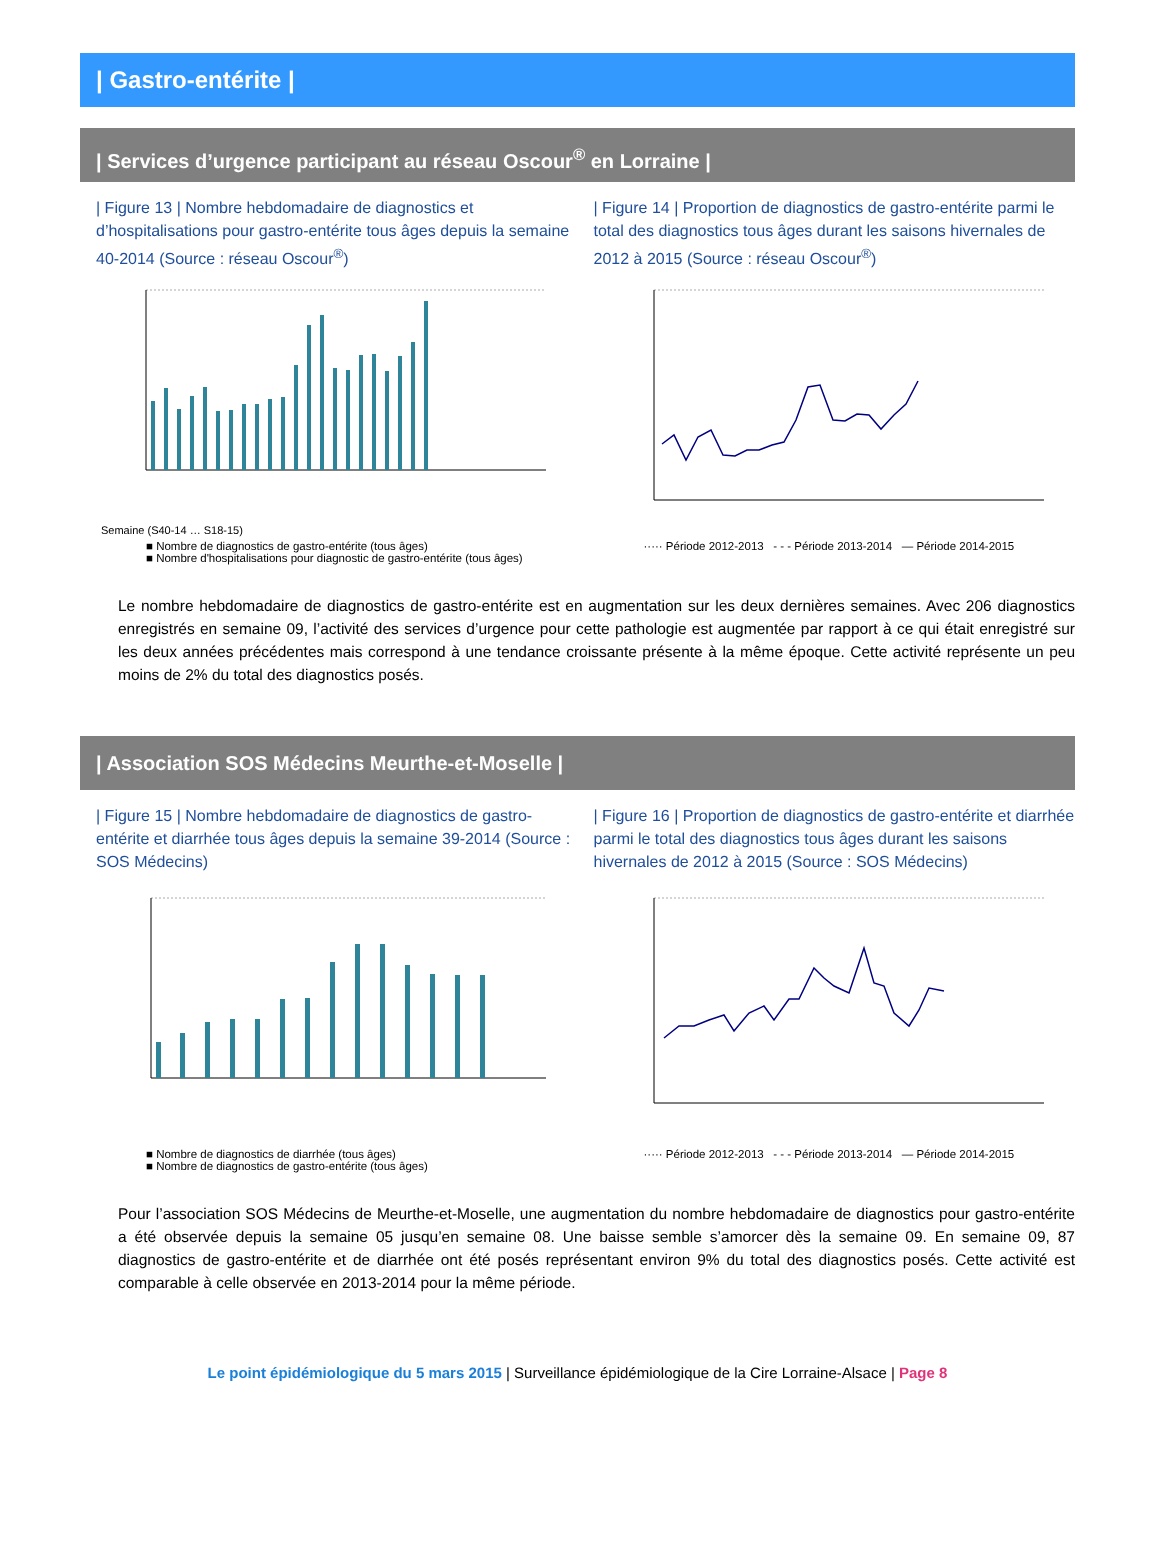| Gastro-entérite |
| Services d’urgence participant au réseau Oscour<sup>®</sup> en Lorraine |
| Figure 13 | Nombre hebdomadaire de diagnostics et d’hospitalisations pour gastro-entérite tous âges depuis la semaine 40-2014 (Source : réseau Oscour<sup>®</sup>)
Semaine (S40-14 … S18-15)
■ Nombre de diagnostics de gastro-entérite (tous âges)
■ Nombre d'hospitalisations pour diagnostic de gastro-entérite (tous âges)
| Figure 14 | Proportion de diagnostics de gastro-entérite parmi le total des diagnostics tous âges durant les saisons hivernales de 2012 à 2015 (Source : réseau Oscour<sup>®</sup>)
····· Période 2012-2013 - - - Période 2013-2014 — Période 2014-2015
Le nombre hebdomadaire de diagnostics de gastro-entérite est en augmentation sur les deux dernières semaines. Avec 206 diagnostics enregistrés en semaine 09, l’activité des services d’urgence pour cette pathologie est augmentée par rapport à ce qui était enregistré sur les deux années précédentes mais correspond à une tendance croissante présente à la même époque. Cette activité représente un peu moins de 2% du total des diagnostics posés.
| Association SOS Médecins Meurthe-et-Moselle |
| Figure 15 | Nombre hebdomadaire de diagnostics de gastro-entérite et diarrhée tous âges depuis la semaine 39-2014 (Source : SOS Médecins)
■ Nombre de diagnostics de diarrhée (tous âges)
■ Nombre de diagnostics de gastro-entérite (tous âges)
| Figure 16 | Proportion de diagnostics de gastro-entérite et diarrhée parmi le total des diagnostics tous âges durant les saisons hivernales de 2012 à 2015 (Source : SOS Médecins)
····· Période 2012-2013 - - - Période 2013-2014 — Période 2014-2015
Pour l’association SOS Médecins de Meurthe-et-Moselle, une augmentation du nombre hebdomadaire de diagnostics pour gastro-entérite a été observée depuis la semaine 05 jusqu’en semaine 08. Une baisse semble s’amorcer dès la semaine 09. En semaine 09, 87 diagnostics de gastro-entérite et de diarrhée ont été posés représentant environ 9% du total des diagnostics posés. Cette activité est comparable à celle observée en 2013-2014 pour la même période.
Le point épidémiologique du 5 mars 2015 | Surveillance épidémiologique de la Cire Lorraine-Alsace | Page 8